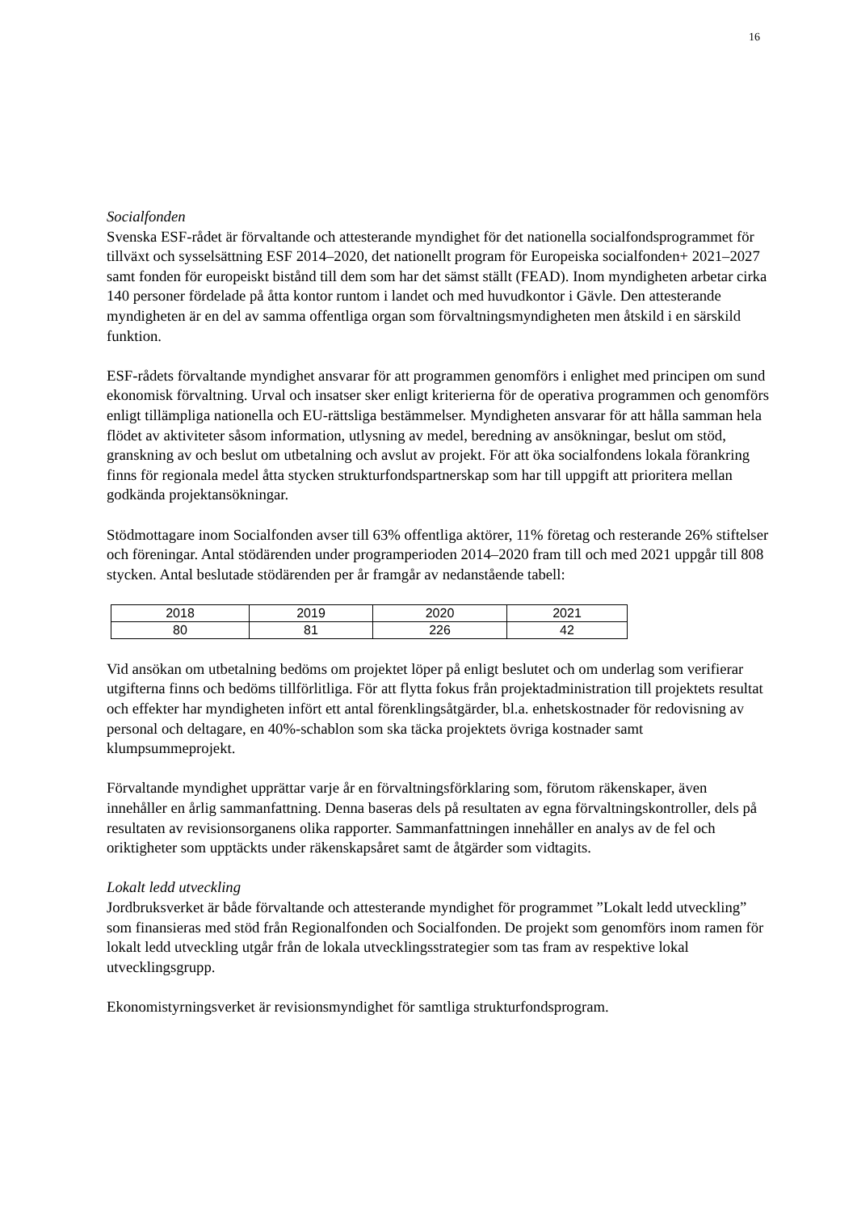16
Socialfonden
Svenska ESF-rådet är förvaltande och attesterande myndighet för det nationella socialfondsprogrammet för tillväxt och sysselsättning ESF 2014–2020, det nationellt program för Europeiska socialfonden+ 2021–2027 samt fonden för europeiskt bistånd till dem som har det sämst ställt (FEAD). Inom myndigheten arbetar cirka 140 personer fördelade på åtta kontor runtom i landet och med huvudkontor i Gävle. Den attesterande myndigheten är en del av samma offentliga organ som förvaltningsmyndigheten men åtskild i en särskild funktion.
ESF-rådets förvaltande myndighet ansvarar för att programmen genomförs i enlighet med principen om sund ekonomisk förvaltning. Urval och insatser sker enligt kriterierna för de operativa programmen och genomförs enligt tillämpliga nationella och EU-rättsliga bestämmelser. Myndigheten ansvarar för att hålla samman hela flödet av aktiviteter såsom information, utlysning av medel, beredning av ansökningar, beslut om stöd, granskning av och beslut om utbetalning och avslut av projekt. För att öka socialfondens lokala förankring finns för regionala medel åtta stycken strukturfondspartnerskap som har till uppgift att prioritera mellan godkända projektansökningar.
Stödmottagare inom Socialfonden avser till 63% offentliga aktörer, 11% företag och resterande 26% stiftelser och föreningar. Antal stödärenden under programperioden 2014–2020 fram till och med 2021 uppgår till 808 stycken. Antal beslutade stödärenden per år framgår av nedanstående tabell:
| 2018 | 2019 | 2020 | 2021 |
| 80 | 81 | 226 | 42 |
Vid ansökan om utbetalning bedöms om projektet löper på enligt beslutet och om underlag som verifierar utgifterna finns och bedöms tillförlitliga. För att flytta fokus från projektadministration till projektets resultat och effekter har myndigheten infört ett antal förenklingsåtgärder, bl.a. enhetskostnader för redovisning av personal och deltagare, en 40%-schablon som ska täcka projektets övriga kostnader samt klumpsummeprojekt.
Förvaltande myndighet upprättar varje år en förvaltningsförklaring som, förutom räkenskaper, även innehåller en årlig sammanfattning. Denna baseras dels på resultaten av egna förvaltningskontroller, dels på resultaten av revisionsorganens olika rapporter. Sammanfattningen innehåller en analys av de fel och oriktigheter som upptäckts under räkenskapsåret samt de åtgärder som vidtagits.
Lokalt ledd utveckling
Jordbruksverket är både förvaltande och attesterande myndighet för programmet ”Lokalt ledd utveckling” som finansieras med stöd från Regionalfonden och Socialfonden. De projekt som genomförs inom ramen för lokalt ledd utveckling utgår från de lokala utvecklingsstrategier som tas fram av respektive lokal utvecklingsgrupp.
Ekonomistyrningsverket är revisionsmyndighet för samtliga strukturfondsprogram.